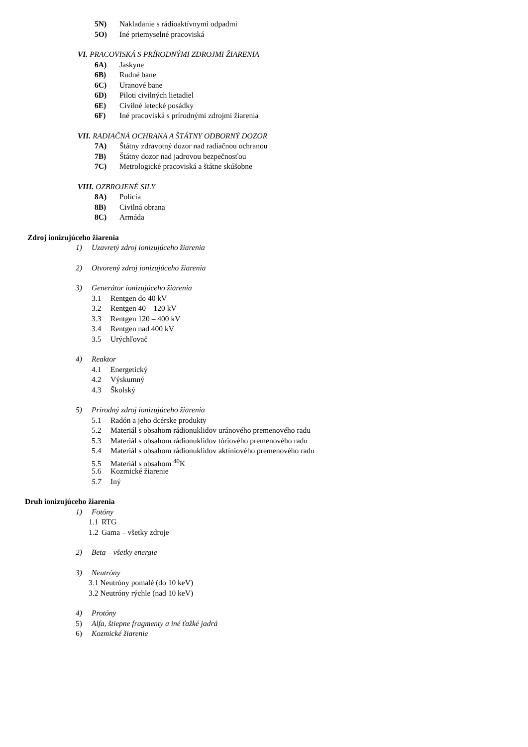5N) Nakladanie s rádioaktívnymi odpadmi
5O) Iné priemyselné pracoviská
VI. PRACOVISKÁ S PRÍRODNÝMI ZDROJMI ŽIARENIA
6A) Jaskyne
6B) Rudné bane
6C) Uranové bane
6D) Piloti civilných lietadiel
6E) Civilné letecké posádky
6F) Iné pracoviská s prírodnými zdrojmi žiarenia
VII. RADIAČNÁ OCHRANA A ŠTÁTNY ODBORNÝ DOZOR
7A) Štátny zdravotný dozor nad radiačnou ochranou
7B) Štátny dozor nad jadrovou bezpečnosťou
7C) Metrologické pracoviská a štátne skúšobne
VIII. OZBROJENÉ SILY
8A) Polícia
8B) Civilná obrana
8C) Armáda
Zdroj ionizujúceho žiarenia
1) Uzavretý zdroj ionizujúceho žiarenia
2) Otvorený zdroj ionizujúceho žiarenia
3) Generátor ionizujúceho žiarenia
3.1 Rentgen do 40 kV
3.2 Rentgen 40 – 120 kV
3.3 Rentgen 120 – 400 kV
3.4 Rentgen nad 400 kV
3.5 Urýchľovač
4) Reaktor
4.1 Energetický
4.2 Výskumný
4.3 Školský
5) Prírodný zdroj ionizujúceho žiarenia
5.1 Radón a jeho dcérske produkty
5.2 Materiál s obsahom rádionuklidov uránového premenového radu
5.3 Materiál s obsahom rádionuklidov tóriového premenového radu
5.4 Materiál s obsahom rádionuklidov aktíniového premenového radu
5.5 Materiál s obsahom <sup>40</sup>K
5.6 Kozmické žiarenie
5.7 Iný
Druh ionizujúceho žiarenia
1) Fotóny
1.1 RTG
1.2 Gama – všetky zdroje
2) Beta – všetky energie
3) Neutróny
3.1 Neutróny pomalé (do 10 keV)
3.2 Neutróny rýchle (nad 10 keV)
4) Protóny
5) Alfa, štiepne fragmenty a iné ťažké jadrá
6) Kozmické žiarenie